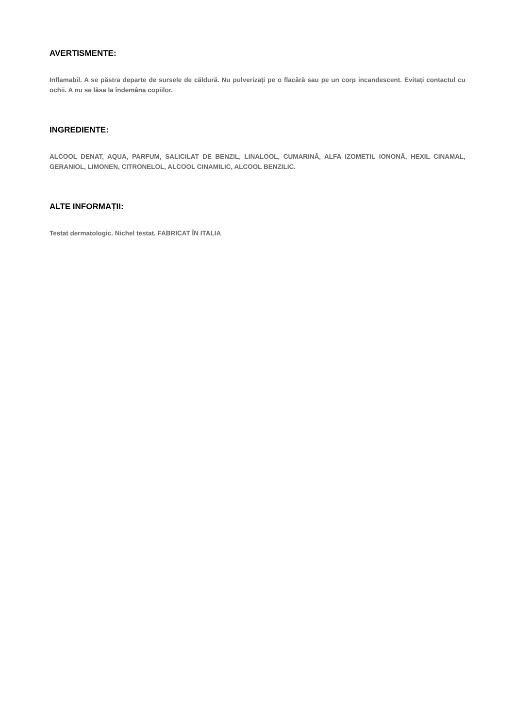AVERTISMENTE:
Inflamabil. A se păstra departe de sursele de căldură. Nu pulverizați pe o flacără sau pe un corp incandescent. Evitați contactul cu ochii. A nu se lăsa la îndemâna copiilor.
INGREDIENTE:
ALCOOL DENAT, AQUA, PARFUM, SALICILAT DE BENZIL, LINALOOL, CUMARINĂ, ALFA IZOMETIL IONONĂ, HEXIL CINAMAL, GERANIOL, LIMONEN, CITRONELOL, ALCOOL CINAMILIC, ALCOOL BENZILIC.
ALTE INFORMAȚII:
Testat dermatologic. Nichel testat. FABRICAT ÎN ITALIA